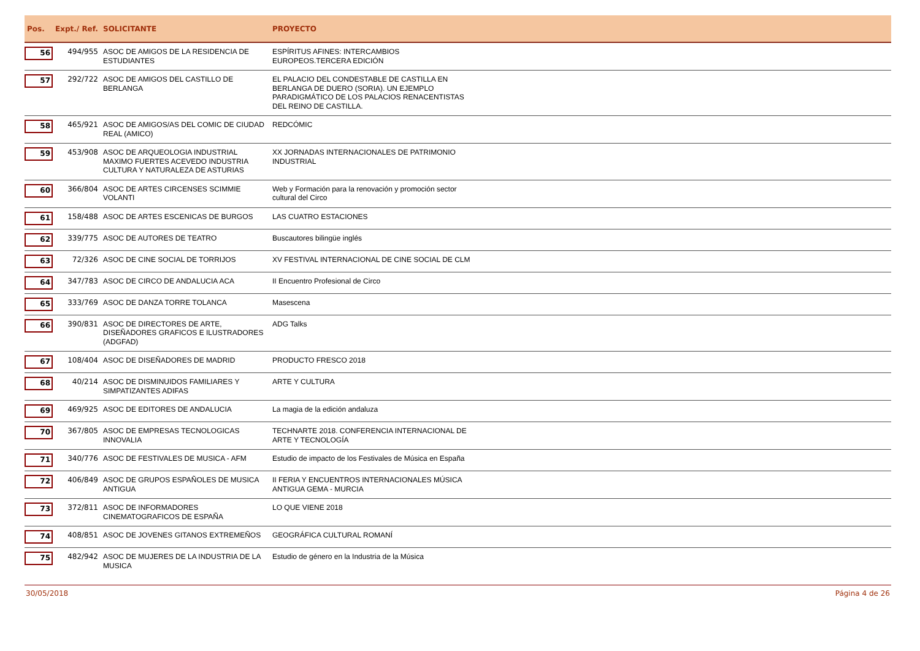| Pos. | Expt./ Ref. | SOLICITANTE | PROYECTO | |
| --- | --- | --- | --- | --- |
| 56 | 494/955 | ASOC DE AMIGOS DE LA RESIDENCIA DE ESTUDIANTES | ESPÍRITUS AFINES: INTERCAMBIOS EUROPEOS.TERCERA EDICIÓN | |
| 57 | 292/722 | ASOC DE AMIGOS DEL CASTILLO DE BERLANGA | EL PALACIO DEL CONDESTABLE DE CASTILLA EN BERLANGA DE DUERO (SORIA). UN EJEMPLO PARADIGMÁTICO DE LOS PALACIOS RENACENTISTAS DEL REINO DE CASTILLA. | |
| 58 | 465/921 | ASOC DE AMIGOS/AS DEL COMIC DE CIUDAD REAL (AMICO) | REDCÓMIC | |
| 59 | 453/908 | ASOC DE ARQUEOLOGIA INDUSTRIAL MAXIMO FUERTES ACEVEDO INDUSTRIA CULTURA Y NATURALEZA DE ASTURIAS | XX JORNADAS INTERNACIONALES DE PATRIMONIO INDUSTRIAL | |
| 60 | 366/804 | ASOC DE ARTES CIRCENSES SCIMMIE VOLANTI | Web y Formación para la renovación y promoción sector cultural del Circo | |
| 61 | 158/488 | ASOC DE ARTES ESCENICAS DE BURGOS | LAS CUATRO ESTACIONES | |
| 62 | 339/775 | ASOC DE AUTORES DE TEATRO | Buscautores bilingüe inglés | |
| 63 | 72/326 | ASOC DE CINE SOCIAL DE TORRIJOS | XV FESTIVAL INTERNACIONAL DE CINE SOCIAL DE CLM | |
| 64 | 347/783 | ASOC DE CIRCO DE ANDALUCIA ACA | II Encuentro Profesional de Circo | |
| 65 | 333/769 | ASOC DE DANZA TORRE TOLANCA | Masescena | |
| 66 | 390/831 | ASOC DE DIRECTORES DE ARTE, DISEÑADORES GRAFICOS E ILUSTRADORES (ADGFAD) | ADG Talks | |
| 67 | 108/404 | ASOC DE DISEÑADORES DE MADRID | PRODUCTO FRESCO 2018 | |
| 68 | 40/214 | ASOC DE DISMINUIDOS FAMILIARES Y SIMPATIZANTES ADIFAS | ARTE Y CULTURA | |
| 69 | 469/925 | ASOC DE EDITORES DE ANDALUCIA | La magia de la edición andaluza | |
| 70 | 367/805 | ASOC DE EMPRESAS TECNOLOGICAS INNOVALIA | TECHNARTE 2018. CONFERENCIA INTERNACIONAL DE ARTE Y TECNOLOGÍA | |
| 71 | 340/776 | ASOC DE FESTIVALES DE MUSICA - AFM | Estudio de impacto de los Festivales de Música en España | |
| 72 | 406/849 | ASOC DE GRUPOS ESPAÑOLES DE MUSICA ANTIGUA | II FERIA Y ENCUENTROS INTERNACIONALES MÚSICA ANTIGUA GEMA - MURCIA | |
| 73 | 372/811 | ASOC DE INFORMADORES CINEMATOGRAFICOS DE ESPAÑA | LO QUE VIENE 2018 | |
| 74 | 408/851 | ASOC DE JOVENES GITANOS EXTREMEÑOS | GEOGRÁFICA CULTURAL ROMANÍ | |
| 75 | 482/942 | ASOC DE MUJERES DE LA INDUSTRIA DE LA MUSICA | Estudio de género en la Industria de la Música | |
30/05/2018 Página 4 de 26